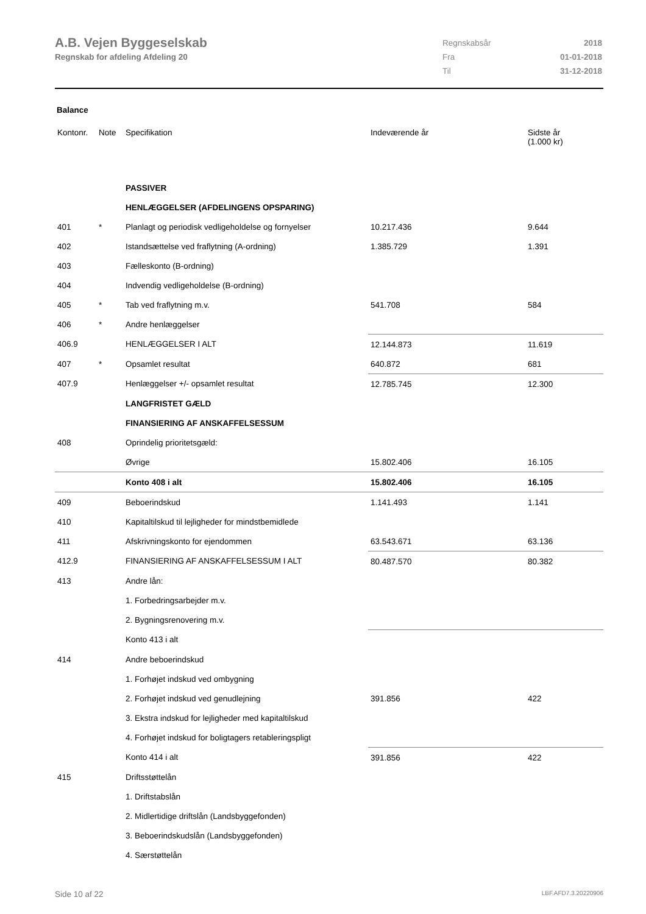A.B. Vejen Byggeselskab
Regnskab for afdeling Afdeling 20
| Regnskabsår | 2018 |
| Fra | 01-01-2018 |
| Til | 31-12-2018 |
Balance
| Kontonr. | Note | Specifikation | Indeværende år | Sidste år (1.000 kr) |
| --- | --- | --- | --- | --- |
| | | PASSIVER | | |
| | | HENLÆGGELSER (AFDELINGENS OPSPARING) | | |
| 401 | * | Planlagt og periodisk vedligeholdelse og fornyelser | 10.217.436 | 9.644 |
| 402 | | Istandsættelse ved fraflytning (A-ordning) | 1.385.729 | 1.391 |
| 403 | | Fælleskonto (B-ordning) | | |
| 404 | | Indvendig vedligeholdelse (B-ordning) | | |
| 405 | * | Tab ved fraflytning m.v. | 541.708 | 584 |
| 406 | * | Andre henlæggelser | | |
| 406.9 | | HENLÆGGELSER I ALT | 12.144.873 | 11.619 |
| 407 | * | Opsamlet resultat | 640.872 | 681 |
| 407.9 | | Henlæggelser +/- opsamlet resultat | 12.785.745 | 12.300 |
| | | LANGFRISTET GÆLD | | |
| | | FINANSIERING AF ANSKAFFELSESSUM | | |
| 408 | | Oprindelig prioritetsgæld: | | |
| | | Øvrige | 15.802.406 | 16.105 |
| | | Konto 408 i alt | 15.802.406 | 16.105 |
| 409 | | Beboerindskud | 1.141.493 | 1.141 |
| 410 | | Kapitaltilskud til lejligheder for mindstbemidlede | | |
| 411 | | Afskrivningskonto for ejendommen | 63.543.671 | 63.136 |
| 412.9 | | FINANSIERING AF ANSKAFFELSESSUM I ALT | 80.487.570 | 80.382 |
| 413 | | Andre lån: | | |
| | | 1. Forbedringsarbejder m.v. | | |
| | | 2. Bygningsrenovering m.v. | | |
| | | Konto 413 i alt | | |
| 414 | | Andre beboerindskud | | |
| | | 1. Forhøjet indskud ved ombygning | | |
| | | 2. Forhøjet indskud ved genudlejning | 391.856 | 422 |
| | | 3. Ekstra indskud for lejligheder med kapitaltilskud | | |
| | | 4. Forhøjet indskud for boligtagers retableringspligt | | |
| | | Konto 414 i alt | 391.856 | 422 |
| 415 | | Driftsstøttelån | | |
| | | 1. Driftstabslån | | |
| | | 2. Midlertidige driftslån (Landsbyggefonden) | | |
| | | 3. Beboerindskudslån (Landsbyggefonden) | | |
| | | 4. Særstøttelån | | |
Side 10 af 22 LBF.AFD7.3.20220906